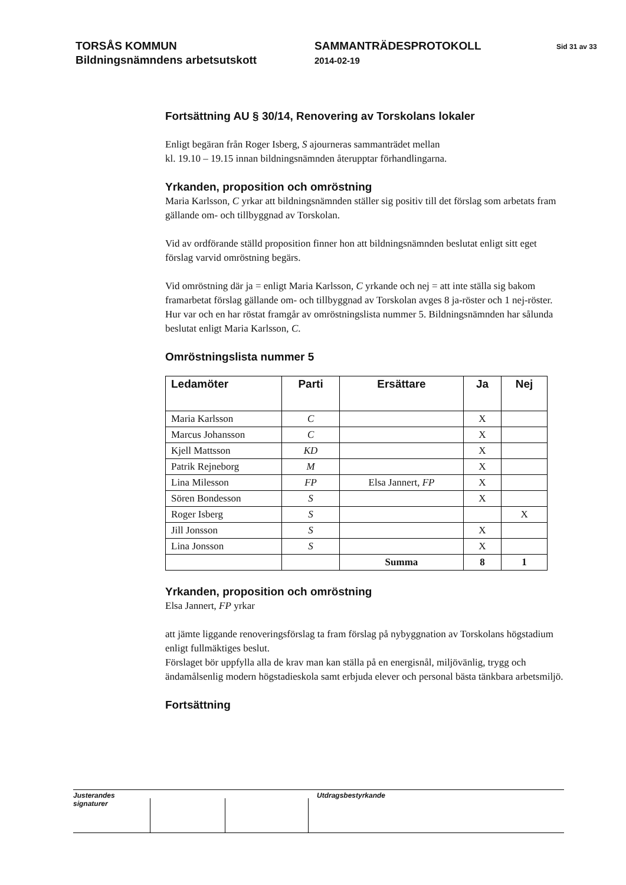TORSÅS KOMMUN
Bildningsnämndens arbetsutskott
SAMMANTRÄDESPROTOKOLL
2014-02-19
Sid 31 av 33
Fortsättning AU § 30/14, Renovering av Torskolans lokaler
Enligt begäran från Roger Isberg, S ajourneras sammanträdet mellan
kl. 19.10 – 19.15 innan bildningsnämnden återupptar förhandlingarna.
Yrkanden, proposition och omröstning
Maria Karlsson, C yrkar att bildningsnämnden ställer sig positiv till det förslag som arbetats fram gällande om- och tillbyggnad av Torskolan.
Vid av ordförande ställd proposition finner hon att bildningsnämnden beslutat enligt sitt eget förslag varvid omröstning begärs.
Vid omröstning där ja = enligt Maria Karlsson, C yrkande och nej = att inte ställa sig bakom framarbetat förslag gällande om- och tillbyggnad av Torskolan avges 8 ja-röster och 1 nej-röster. Hur var och en har röstat framgår av omröstningslista nummer 5. Bildningsnämnden har sålunda beslutat enligt Maria Karlsson, C.
Omröstningslista nummer 5
| Ledamöter | Parti | Ersättare | Ja | Nej |
| --- | --- | --- | --- | --- |
| Maria Karlsson | C | | X | |
| Marcus Johansson | C | | X | |
| Kjell Mattsson | KD | | X | |
| Patrik Rejneborg | M | | X | |
| Lina Milesson | FP | Elsa Jannert, FP | X | |
| Sören Bondesson | S | | X | |
| Roger Isberg | S | | | X |
| Jill Jonsson | S | | X | |
| Lina Jonsson | S | | X | |
| | | Summa | 8 | 1 |
Yrkanden, proposition och omröstning
Elsa Jannert, FP yrkar
att jämte liggande renoveringsförslag ta fram förslag på nybyggnation av Torskolans högstadium enligt fullmäktiges beslut.
Förslaget bör uppfylla alla de krav man kan ställa på en energisnål, miljövänlig, trygg och ändamålsenlig modern högstadieskola samt erbjuda elever och personal bästa tänkbara arbetsmiljö.
Fortsättning
Justerandes signaturer
Utdragsbestyrkande